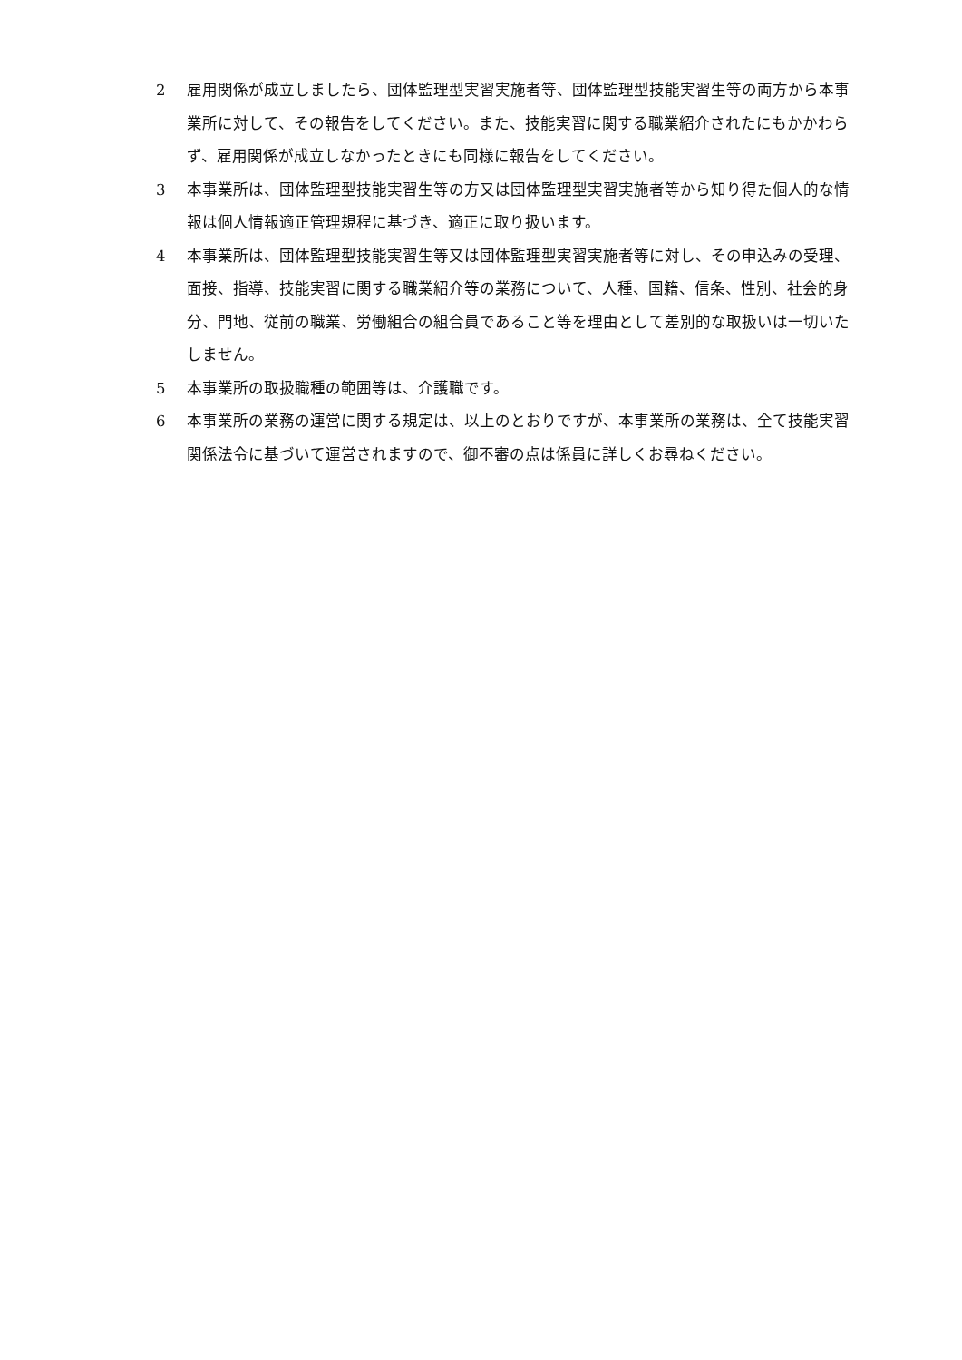2 雇用関係が成立しましたら、団体監理型実習実施者等、団体監理型技能実習生等の両方から本事業所に対して、その報告をしてください。また、技能実習に関する職業紹介されたにもかかわらず、雇用関係が成立しなかったときにも同様に報告をしてください。
3 本事業所は、団体監理型技能実習生等の方又は団体監理型実習実施者等から知り得た個人的な情報は個人情報適正管理規程に基づき、適正に取り扱います。
4 本事業所は、団体監理型技能実習生等又は団体監理型実習実施者等に対し、その申込みの受理、面接、指導、技能実習に関する職業紹介等の業務について、人種、国籍、信条、性別、社会的身分、門地、従前の職業、労働組合の組合員であること等を理由として差別的な取扱いは一切いたしません。
5 本事業所の取扱職種の範囲等は、介護職です。
6 本事業所の業務の運営に関する規定は、以上のとおりですが、本事業所の業務は、全て技能実習関係法令に基づいて運営されますので、御不審の点は係員に詳しくお尋ねください。